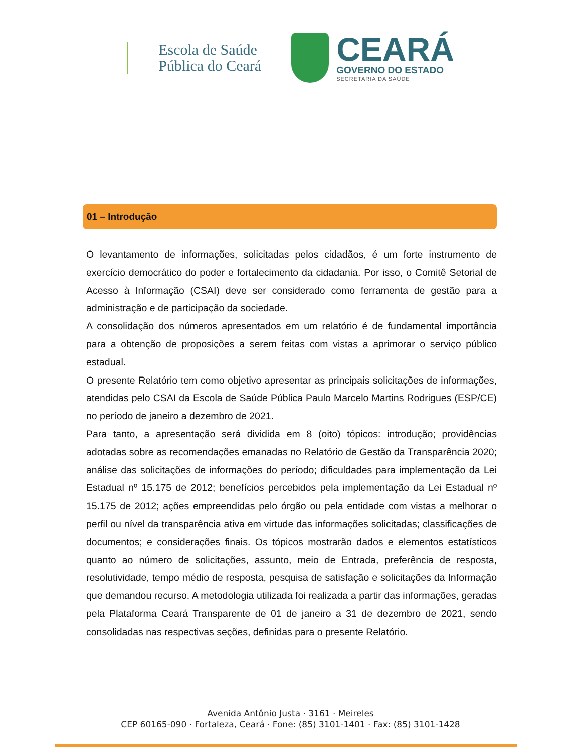Escola de Saúde
Pública do Ceará
CEARÁ
GOVERNO DO ESTADO
SECRETARIA DA SAÚDE
01 – Introdução
O levantamento de informações, solicitadas pelos cidadãos, é um forte instrumento de exercício democrático do poder e fortalecimento da cidadania. Por isso, o Comitê Setorial de Acesso à Informação (CSAI) deve ser considerado como ferramenta de gestão para a administração e de participação da sociedade.
A consolidação dos números apresentados em um relatório é de fundamental importância para a obtenção de proposições a serem feitas com vistas a aprimorar o serviço público estadual.
O presente Relatório tem como objetivo apresentar as principais solicitações de informações, atendidas pelo CSAI da Escola de Saúde Pública Paulo Marcelo Martins Rodrigues (ESP/CE) no período de janeiro a dezembro de 2021.
Para tanto, a apresentação será dividida em 8 (oito) tópicos: introdução; providências adotadas sobre as recomendações emanadas no Relatório de Gestão da Transparência 2020; análise das solicitações de informações do período; dificuldades para implementação da Lei Estadual nº 15.175 de 2012; benefícios percebidos pela implementação da Lei Estadual nº 15.175 de 2012; ações empreendidas pelo órgão ou pela entidade com vistas a melhorar o perfil ou nível da transparência ativa em virtude das informações solicitadas; classificações de documentos; e considerações finais. Os tópicos mostrarão dados e elementos estatísticos quanto ao número de solicitações, assunto, meio de Entrada, preferência de resposta, resolutividade, tempo médio de resposta, pesquisa de satisfação e solicitações da Informação que demandou recurso. A metodologia utilizada foi realizada a partir das informações, geradas pela Plataforma Ceará Transparente de 01 de janeiro a 31 de dezembro de 2021, sendo consolidadas nas respectivas seções, definidas para o presente Relatório.
Avenida Antônio Justa · 3161 · Meireles
CEP 60165-090 · Fortaleza, Ceará · Fone: (85) 3101-1401 · Fax: (85) 3101-1428